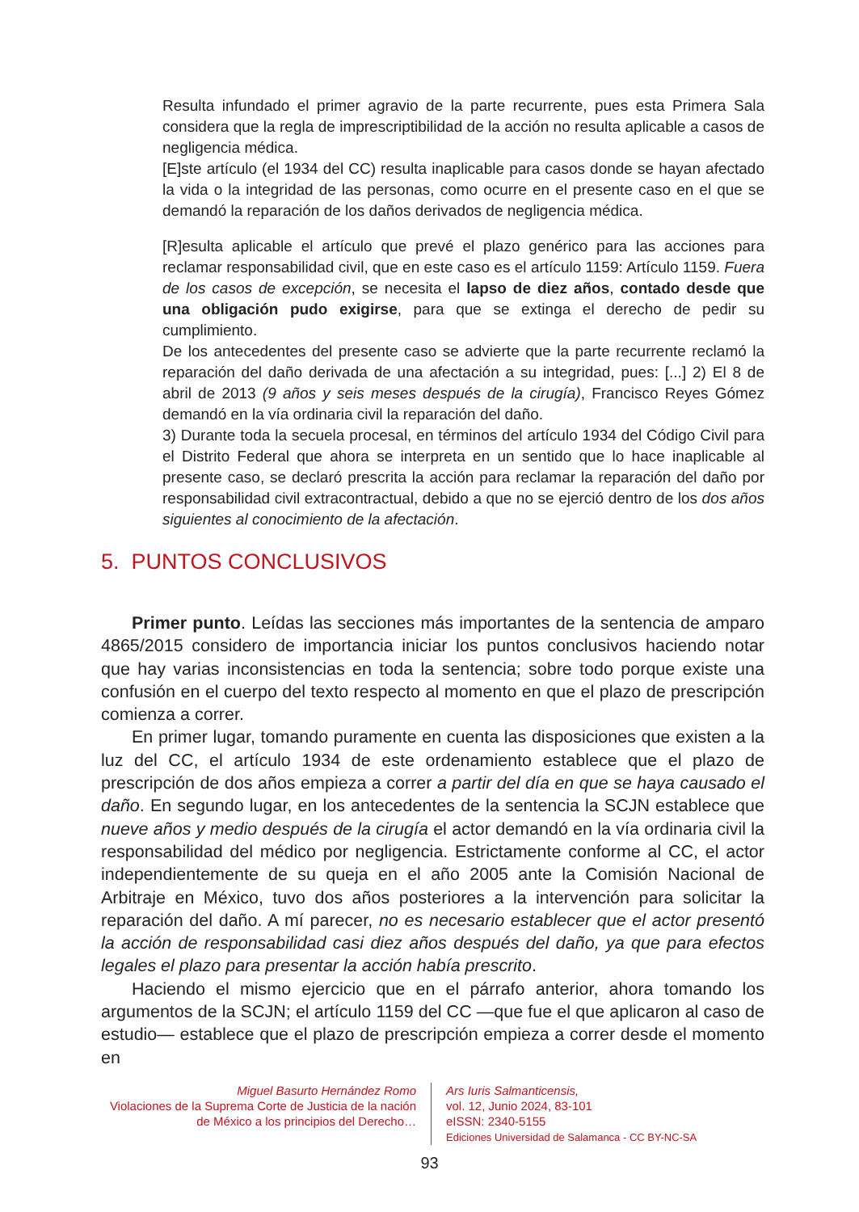Resulta infundado el primer agravio de la parte recurrente, pues esta Primera Sala considera que la regla de imprescriptibilidad de la acción no resulta aplicable a casos de negligencia médica.
[E]ste artículo (el 1934 del CC) resulta inaplicable para casos donde se hayan afectado la vida o la integridad de las personas, como ocurre en el presente caso en el que se demandó la reparación de los daños derivados de negligencia médica.
[R]esulta aplicable el artículo que prevé el plazo genérico para las acciones para reclamar responsabilidad civil, que en este caso es el artículo 1159: Artículo 1159. Fuera de los casos de excepción, se necesita el lapso de diez años, contado desde que una obligación pudo exigirse, para que se extinga el derecho de pedir su cumplimiento.
De los antecedentes del presente caso se advierte que la parte recurrente reclamó la reparación del daño derivada de una afectación a su integridad, pues: [...] 2) El 8 de abril de 2013 (9 años y seis meses después de la cirugía), Francisco Reyes Gómez demandó en la vía ordinaria civil la reparación del daño.
3) Durante toda la secuela procesal, en términos del artículo 1934 del Código Civil para el Distrito Federal que ahora se interpreta en un sentido que lo hace inaplicable al presente caso, se declaró prescrita la acción para reclamar la reparación del daño por responsabilidad civil extracontractual, debido a que no se ejerció dentro de los dos años siguientes al conocimiento de la afectación.
5. PUNTOS CONCLUSIVOS
Primer punto. Leídas las secciones más importantes de la sentencia de amparo 4865/2015 considero de importancia iniciar los puntos conclusivos haciendo notar que hay varias inconsistencias en toda la sentencia; sobre todo porque existe una confusión en el cuerpo del texto respecto al momento en que el plazo de prescripción comienza a correr.
En primer lugar, tomando puramente en cuenta las disposiciones que existen a la luz del CC, el artículo 1934 de este ordenamiento establece que el plazo de prescripción de dos años empieza a correr a partir del día en que se haya causado el daño. En segundo lugar, en los antecedentes de la sentencia la SCJN establece que nueve años y medio después de la cirugía el actor demandó en la vía ordinaria civil la responsabilidad del médico por negligencia. Estrictamente conforme al CC, el actor independientemente de su queja en el año 2005 ante la Comisión Nacional de Arbitraje en México, tuvo dos años posteriores a la intervención para solicitar la reparación del daño. A mí parecer, no es necesario establecer que el actor presentó la acción de responsabilidad casi diez años después del daño, ya que para efectos legales el plazo para presentar la acción había prescrito.
Haciendo el mismo ejercicio que en el párrafo anterior, ahora tomando los argumentos de la SCJN; el artículo 1159 del CC —que fue el que aplicaron al caso de estudio— establece que el plazo de prescripción empieza a correr desde el momento en
Miguel Basurto Hernández Romo
Violaciones de la Suprema Corte de Justicia de la nación de México a los principios del Derecho…
Ars Iuris Salmanticensis,
vol. 12, Junio 2024, 83-101
eISSN: 2340-5155
Ediciones Universidad de Salamanca - CC BY-NC-SA
93